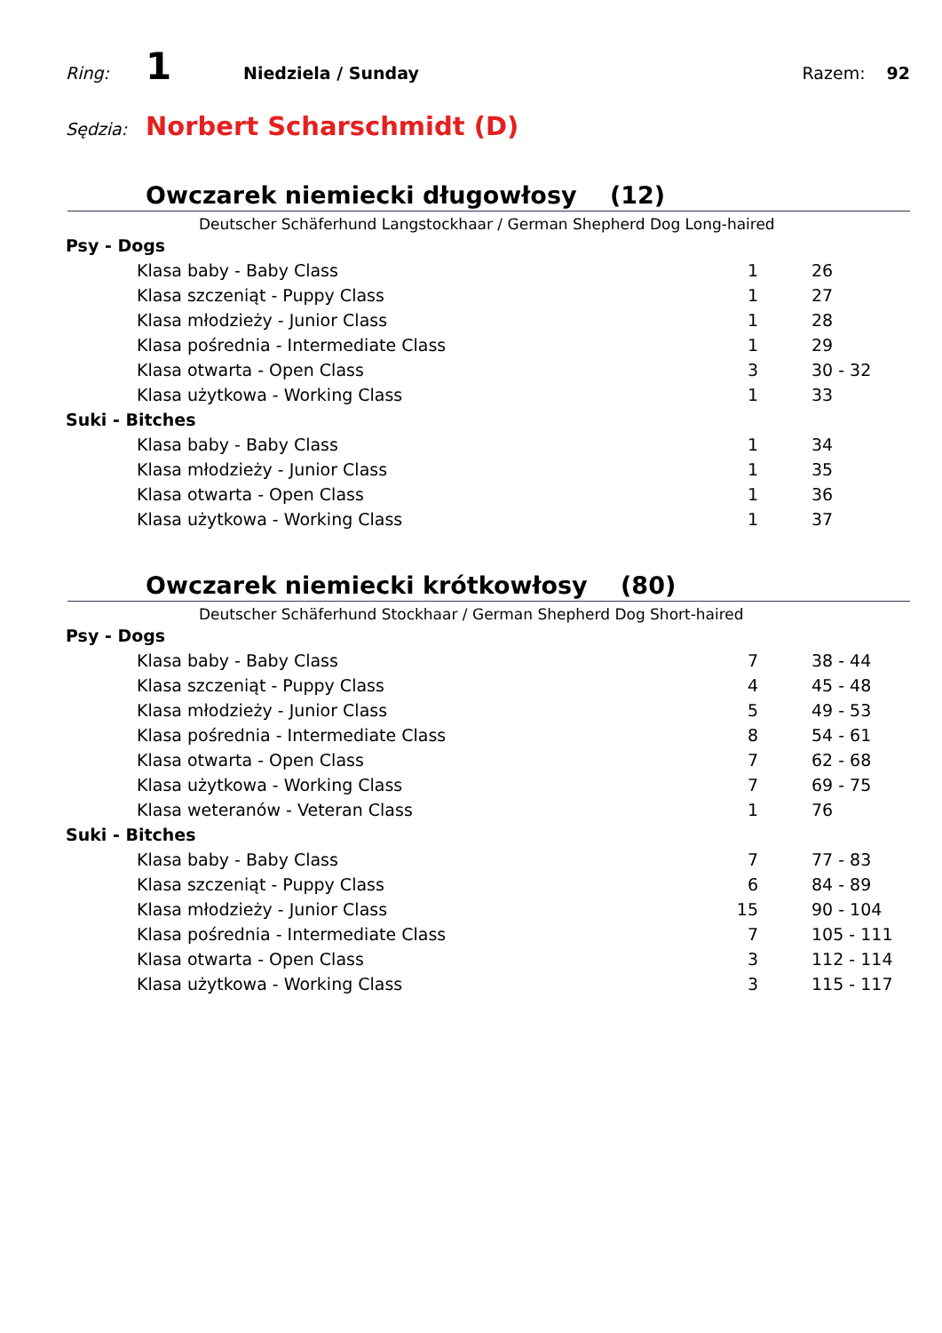Ring: 1 Niedziela / Sunday Razem: 92
Sędzia: Norbert Scharschmidt (D)
Owczarek niemiecki długowłosy (12)
Deutscher Schäferhund Langstockhaar / German Shepherd Dog Long-haired
| Psy - Dogs | | |
| Klasa baby - Baby Class | 1 | 26 |
| Klasa szczeniąt - Puppy Class | 1 | 27 |
| Klasa młodzieży - Junior Class | 1 | 28 |
| Klasa pośrednia - Intermediate Class | 1 | 29 |
| Klasa otwarta - Open Class | 3 | 30 - 32 |
| Klasa użytkowa - Working Class | 1 | 33 |
| Suki - Bitches | | |
| Klasa baby - Baby Class | 1 | 34 |
| Klasa młodzieży - Junior Class | 1 | 35 |
| Klasa otwarta - Open Class | 1 | 36 |
| Klasa użytkowa - Working Class | 1 | 37 |
Owczarek niemiecki krótkowłosy (80)
Deutscher Schäferhund Stockhaar / German Shepherd Dog Short-haired
| Psy - Dogs | | |
| Klasa baby - Baby Class | 7 | 38 - 44 |
| Klasa szczeniąt - Puppy Class | 4 | 45 - 48 |
| Klasa młodzieży - Junior Class | 5 | 49 - 53 |
| Klasa pośrednia - Intermediate Class | 8 | 54 - 61 |
| Klasa otwarta - Open Class | 7 | 62 - 68 |
| Klasa użytkowa - Working Class | 7 | 69 - 75 |
| Klasa weteranów - Veteran Class | 1 | 76 |
| Suki - Bitches | | |
| Klasa baby - Baby Class | 7 | 77 - 83 |
| Klasa szczeniąt - Puppy Class | 6 | 84 - 89 |
| Klasa młodzieży - Junior Class | 15 | 90 - 104 |
| Klasa pośrednia - Intermediate Class | 7 | 105 - 111 |
| Klasa otwarta - Open Class | 3 | 112 - 114 |
| Klasa użytkowa - Working Class | 3 | 115 - 117 |